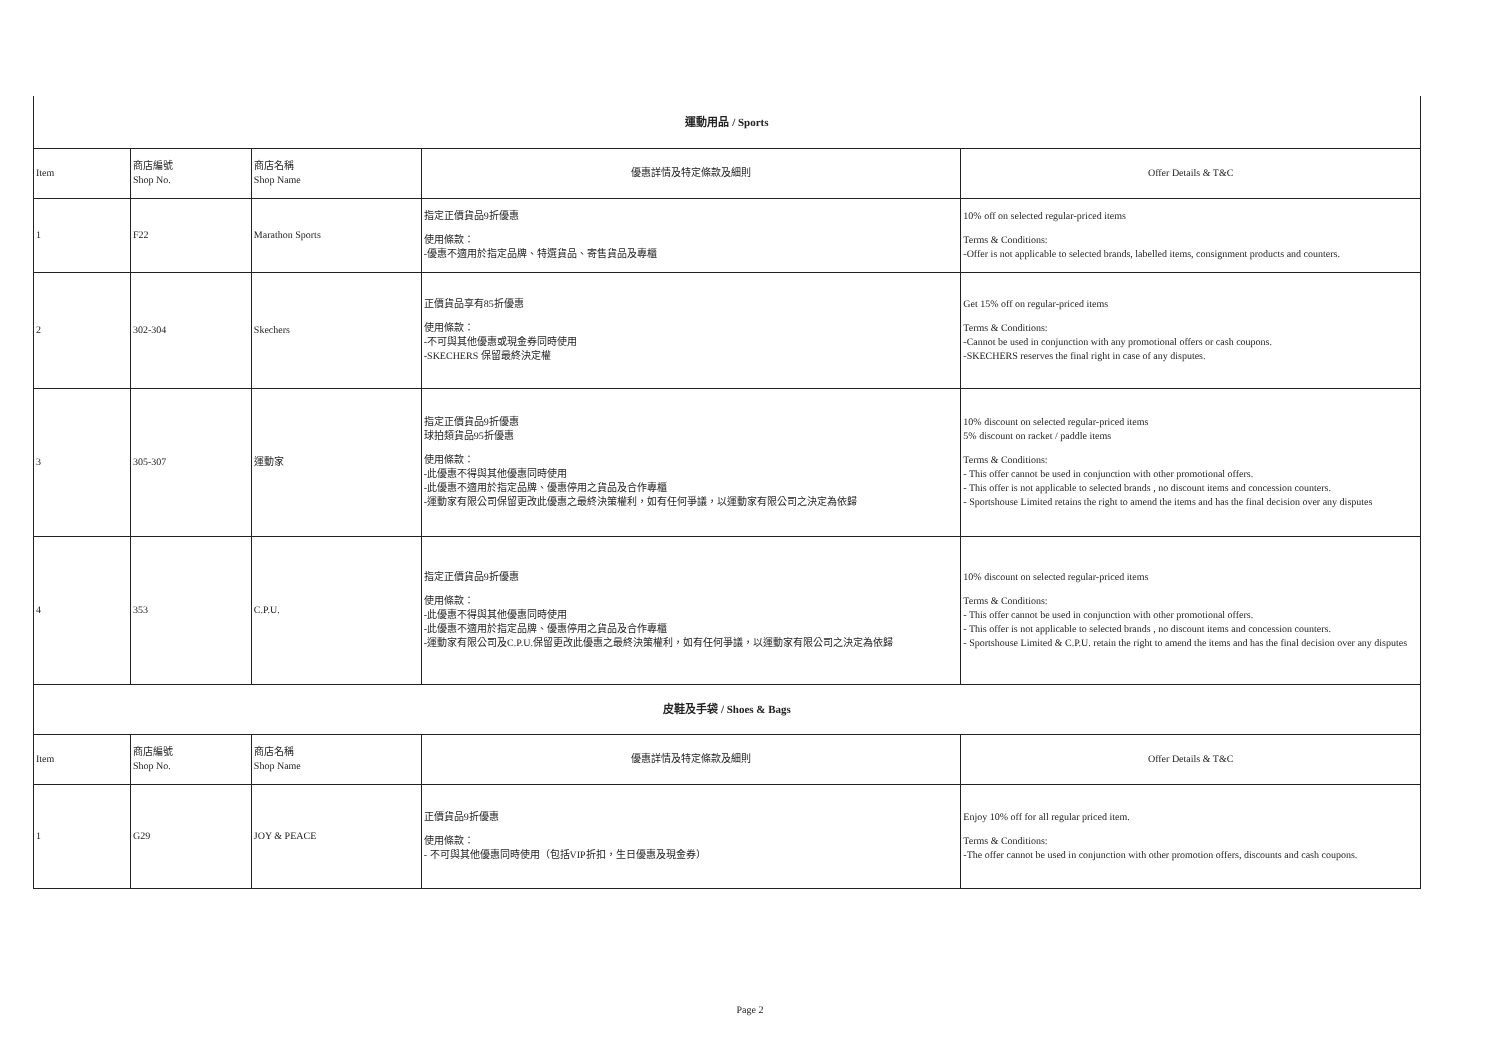| 運動用品 / Sports | | | | |
| Item | 商店編號 Shop No. | 商店名稱 Shop Name | 優惠詳情及特定條款及細則 | Offer Details & T&C |
| 1 | F22 | Marathon Sports | 指定正價貨品9折優惠 使用條款： -優惠不適用於指定品牌、特選貨品、寄售貨品及專櫃 | 10% off on selected regular-priced items Terms & Conditions: -Offer is not applicable to selected brands, labelled items, consignment products and counters. |
| 2 | 302-304 | Skechers | 正價貨品享有85折優惠 使用條款： -不可與其他優惠或現金券同時使用 -SKECHERS 保留最終決定權 | Get 15% off on regular-priced items Terms & Conditions: -Cannot be used in conjunction with any promotional offers or cash coupons. -SKECHERS reserves the final right in case of any disputes. |
| 3 | 305-307 | 運動家 | 指定正價貨品9折優惠 球拍類貨品95折優惠 使用條款： -此優惠不得與其他優惠同時使用 -此優惠不適用於指定品牌、優惠停用之貨品及合作專櫃 -運動家有限公司保留更改此優惠之最終決策權利，如有任何爭議，以運動家有限公司之決定為依歸 | 10% discount on selected regular-priced items 5% discount on racket / paddle items Terms & Conditions: - This offer cannot be used in conjunction with other promotional offers. - This offer is not applicable to selected brands , no discount items and concession counters. - Sportshouse Limited retains the right to amend the items and has the final decision over any disputes |
| 4 | 353 | C.P.U. | 指定正價貨品9折優惠 使用條款： -此優惠不得與其他優惠同時使用 -此優惠不適用於指定品牌、優惠停用之貨品及合作專櫃 -運動家有限公司及C.P.U.保留更改此優惠之最終決策權利，如有任何爭議，以運動家有限公司之決定為依歸 | 10% discount on selected regular-priced items Terms & Conditions: - This offer cannot be used in conjunction with other promotional offers. - This offer is not applicable to selected brands , no discount items and concession counters. - Sportshouse Limited & C.P.U. retain the right to amend the items and has the final decision over any disputes |
| 皮鞋及手袋 / Shoes & Bags | | | | |
| Item | 商店編號 Shop No. | 商店名稱 Shop Name | 優惠詳情及特定條款及細則 | Offer Details & T&C |
| 1 | G29 | JOY & PEACE | 正價貨品9折優惠 使用條款： - 不可與其他優惠同時使用（包括VIP折扣，生日優惠及現金券） | Enjoy 10% off for all regular priced item. Terms & Conditions: -The offer cannot be used in conjunction with other promotion offers, discounts and cash coupons. |
Page 2